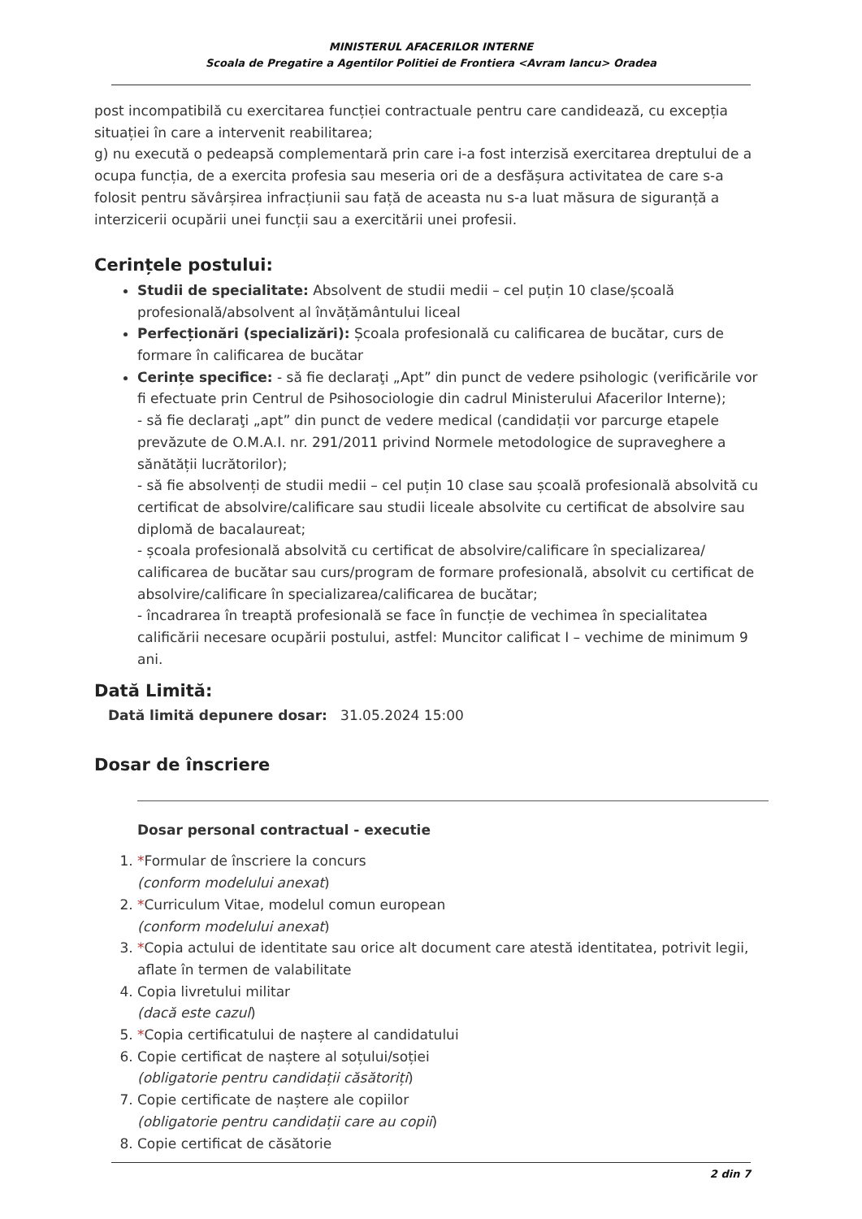MINISTERUL AFACERILOR INTERNE
Scoala de Pregatire a Agentilor Politiei de Frontiera <Avram Iancu> Oradea
post incompatibilă cu exercitarea funcției contractuale pentru care candidează, cu excepția situației în care a intervenit reabilitarea;
g) nu execută o pedeapsă complementară prin care i-a fost interzisă exercitarea dreptului de a ocupa funcția, de a exercita profesia sau meseria ori de a desfășura activitatea de care s-a folosit pentru săvârșirea infracțiunii sau față de aceasta nu s-a luat măsura de siguranță a interzicerii ocupării unei funcții sau a exercitării unei profesii.
Cerințele postului:
Studii de specialitate: Absolvent de studii medii – cel puțin 10 clase/școală profesională/absolvent al învățământului liceal
Perfecționări (specializări): Școala profesională cu calificarea de bucătar, curs de formare în calificarea de bucătar
Cerințe specifice: - să fie declaraţi „Apt” din punct de vedere psihologic (verificările vor fi efectuate prin Centrul de Psihosociologie din cadrul Ministerului Afacerilor Interne);
- să fie declaraţi „apt” din punct de vedere medical (candidații vor parcurge etapele prevăzute de O.M.A.I. nr. 291/2011 privind Normele metodologice de supraveghere a sănătății lucrătorilor);
- să fie absolvenți de studii medii – cel puțin 10 clase sau școală profesională absolvită cu certificat de absolvire/calificare sau studii liceale absolvite cu certificat de absolvire sau diplomă de bacalaureat;
- școala profesională absolvită cu certificat de absolvire/calificare în specializarea/ calificarea de bucătar sau curs/program de formare profesională, absolvit cu certificat de absolvire/calificare în specializarea/calificarea de bucătar;
- încadrarea în treaptă profesională se face în funcție de vechimea în specialitatea calificării necesare ocupării postului, astfel: Muncitor calificat I – vechime de minimum 9 ani.
Dată Limită:
Dată limită depunere dosar: 31.05.2024 15:00
Dosar de înscriere
Dosar personal contractual - executie
1. *Formular de înscriere la concurs
(conform modelului anexat)
2. *Curriculum Vitae, modelul comun european
(conform modelului anexat)
3. *Copia actului de identitate sau orice alt document care atestă identitatea, potrivit legii, aflate în termen de valabilitate
4. Copia livretului militar
(dacă este cazul)
5. *Copia certificatului de naștere al candidatului
6. Copie certificat de naștere al soțului/soției
(obligatorie pentru candidații căsătoriți)
7. Copie certificate de naștere ale copiilor
(obligatorie pentru candidații care au copii)
8. Copie certificat de căsătorie
2 din 7